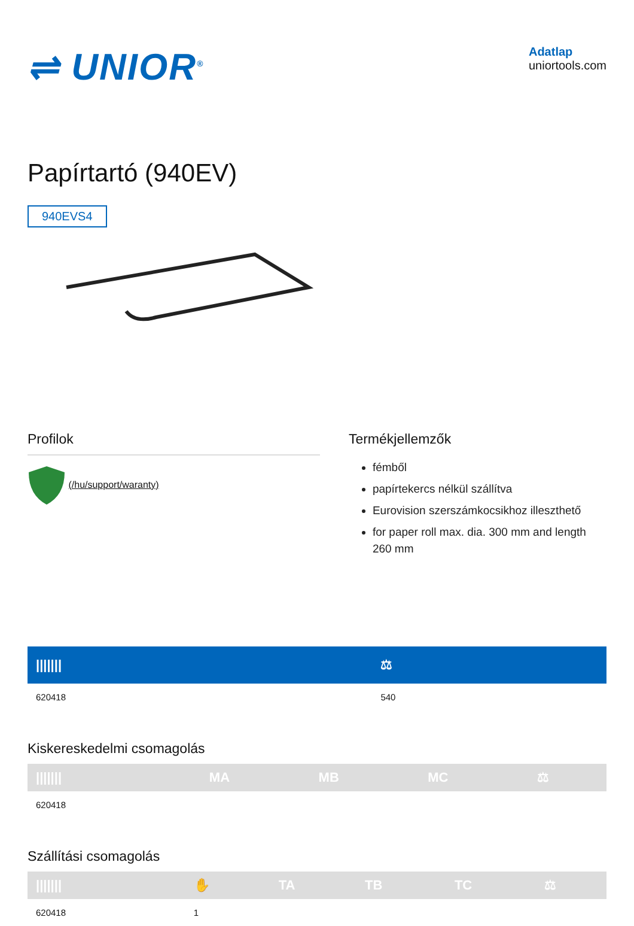⇌ UNIOR<sup>®</sup>
Adatlap
uniortools.com
Papírtartó (940EV)
940EVS4
Profilok
(/hu/support/waranty)
Termékjellemzők
fémből
papírtekercs nélkül szállítva
Eurovision szerszámkocsikhoz illeszthető
for paper roll max. dia. 300 mm and length 260 mm
| /////// | ⚖ |
| --- | --- |
| 620418 | 540 |
Kiskereskedelmi csomagolás
| /////// | MA | MB | MC | ⚖ |
| --- | --- | --- | --- | --- |
| 620418 | | | | |
Szállítási csomagolás
| /////// | ✋ | TA | TB | TC | ⚖ |
| --- | --- | --- | --- | --- | --- |
| 620418 | 1 | | | | |